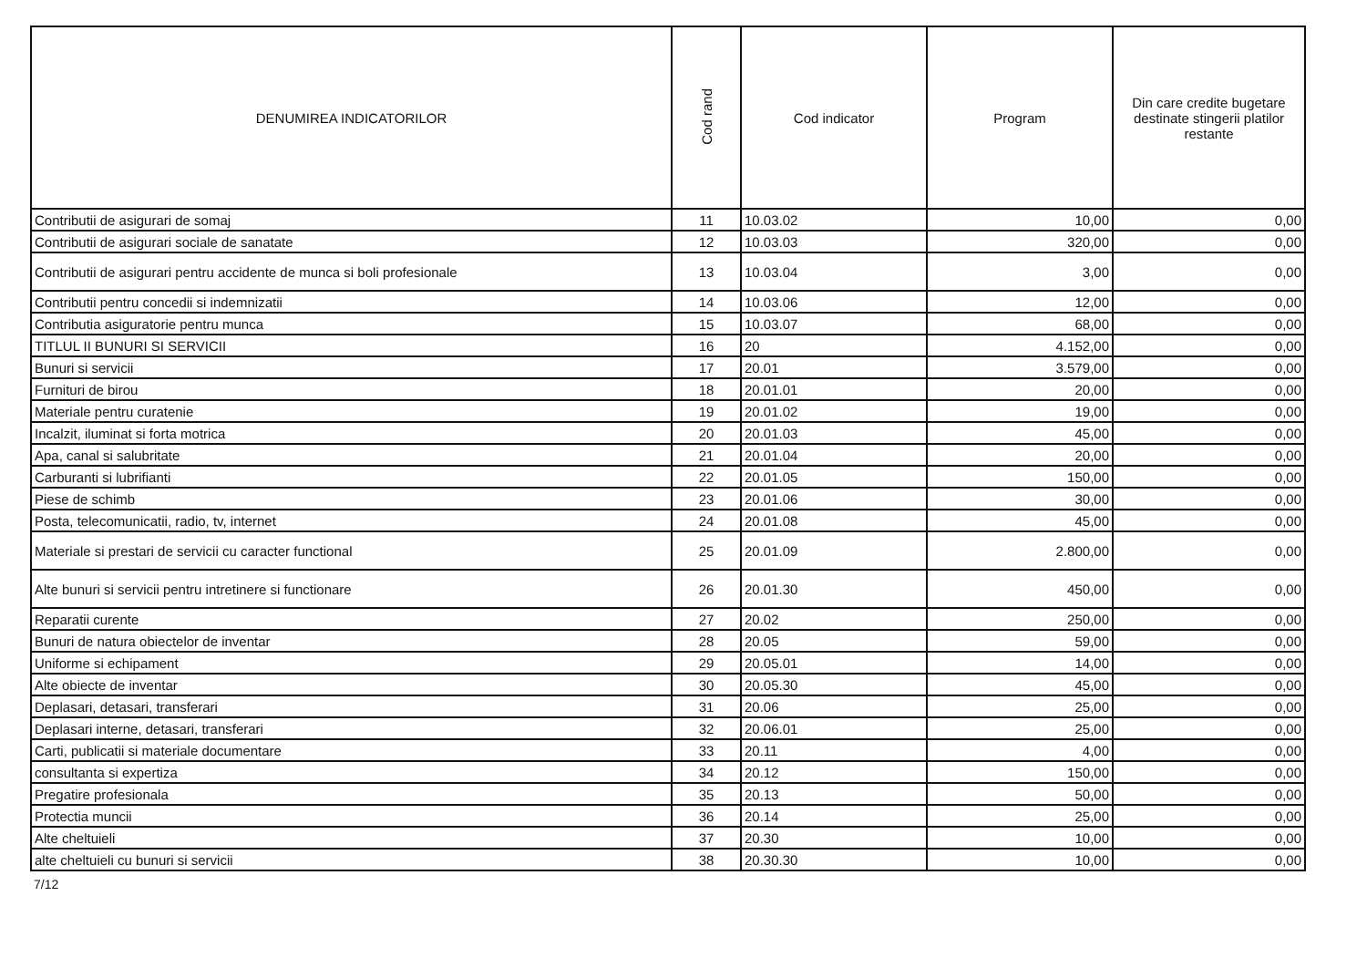| DENUMIREA INDICATORILOR | Cod rand | Cod indicator | Program | Din care credite bugetare destinate stingerii platilor restante |
| --- | --- | --- | --- | --- |
| Contributii de asigurari de somaj | 11 | 10.03.02 | 10,00 | 0,00 |
| Contributii de asigurari sociale de sanatate | 12 | 10.03.03 | 320,00 | 0,00 |
| Contributii de asigurari pentru accidente de munca si boli profesionale | 13 | 10.03.04 | 3,00 | 0,00 |
| Contributii pentru concedii si indemnizatii | 14 | 10.03.06 | 12,00 | 0,00 |
| Contributia asiguratorie pentru munca | 15 | 10.03.07 | 68,00 | 0,00 |
| TITLUL II BUNURI SI SERVICII | 16 | 20 | 4.152,00 | 0,00 |
| Bunuri si servicii | 17 | 20.01 | 3.579,00 | 0,00 |
| Furnituri de birou | 18 | 20.01.01 | 20,00 | 0,00 |
| Materiale pentru curatenie | 19 | 20.01.02 | 19,00 | 0,00 |
| Incalzit, iluminat si forta motrica | 20 | 20.01.03 | 45,00 | 0,00 |
| Apa, canal si salubritate | 21 | 20.01.04 | 20,00 | 0,00 |
| Carburanti si lubrifianti | 22 | 20.01.05 | 150,00 | 0,00 |
| Piese de schimb | 23 | 20.01.06 | 30,00 | 0,00 |
| Posta, telecomunicatii, radio, tv, internet | 24 | 20.01.08 | 45,00 | 0,00 |
| Materiale si prestari de servicii cu caracter functional | 25 | 20.01.09 | 2.800,00 | 0,00 |
| Alte bunuri si servicii pentru intretinere si functionare | 26 | 20.01.30 | 450,00 | 0,00 |
| Reparatii curente | 27 | 20.02 | 250,00 | 0,00 |
| Bunuri de natura obiectelor de inventar | 28 | 20.05 | 59,00 | 0,00 |
| Uniforme si echipament | 29 | 20.05.01 | 14,00 | 0,00 |
| Alte obiecte de inventar | 30 | 20.05.30 | 45,00 | 0,00 |
| Deplasari, detasari, transferari | 31 | 20.06 | 25,00 | 0,00 |
| Deplasari interne, detasari, transferari | 32 | 20.06.01 | 25,00 | 0,00 |
| Carti, publicatii si materiale documentare | 33 | 20.11 | 4,00 | 0,00 |
| consultanta si expertiza | 34 | 20.12 | 150,00 | 0,00 |
| Pregatire profesionala | 35 | 20.13 | 50,00 | 0,00 |
| Protectia muncii | 36 | 20.14 | 25,00 | 0,00 |
| Alte cheltuieli | 37 | 20.30 | 10,00 | 0,00 |
| alte cheltuieli cu bunuri si servicii | 38 | 20.30.30 | 10,00 | 0,00 |
7/12